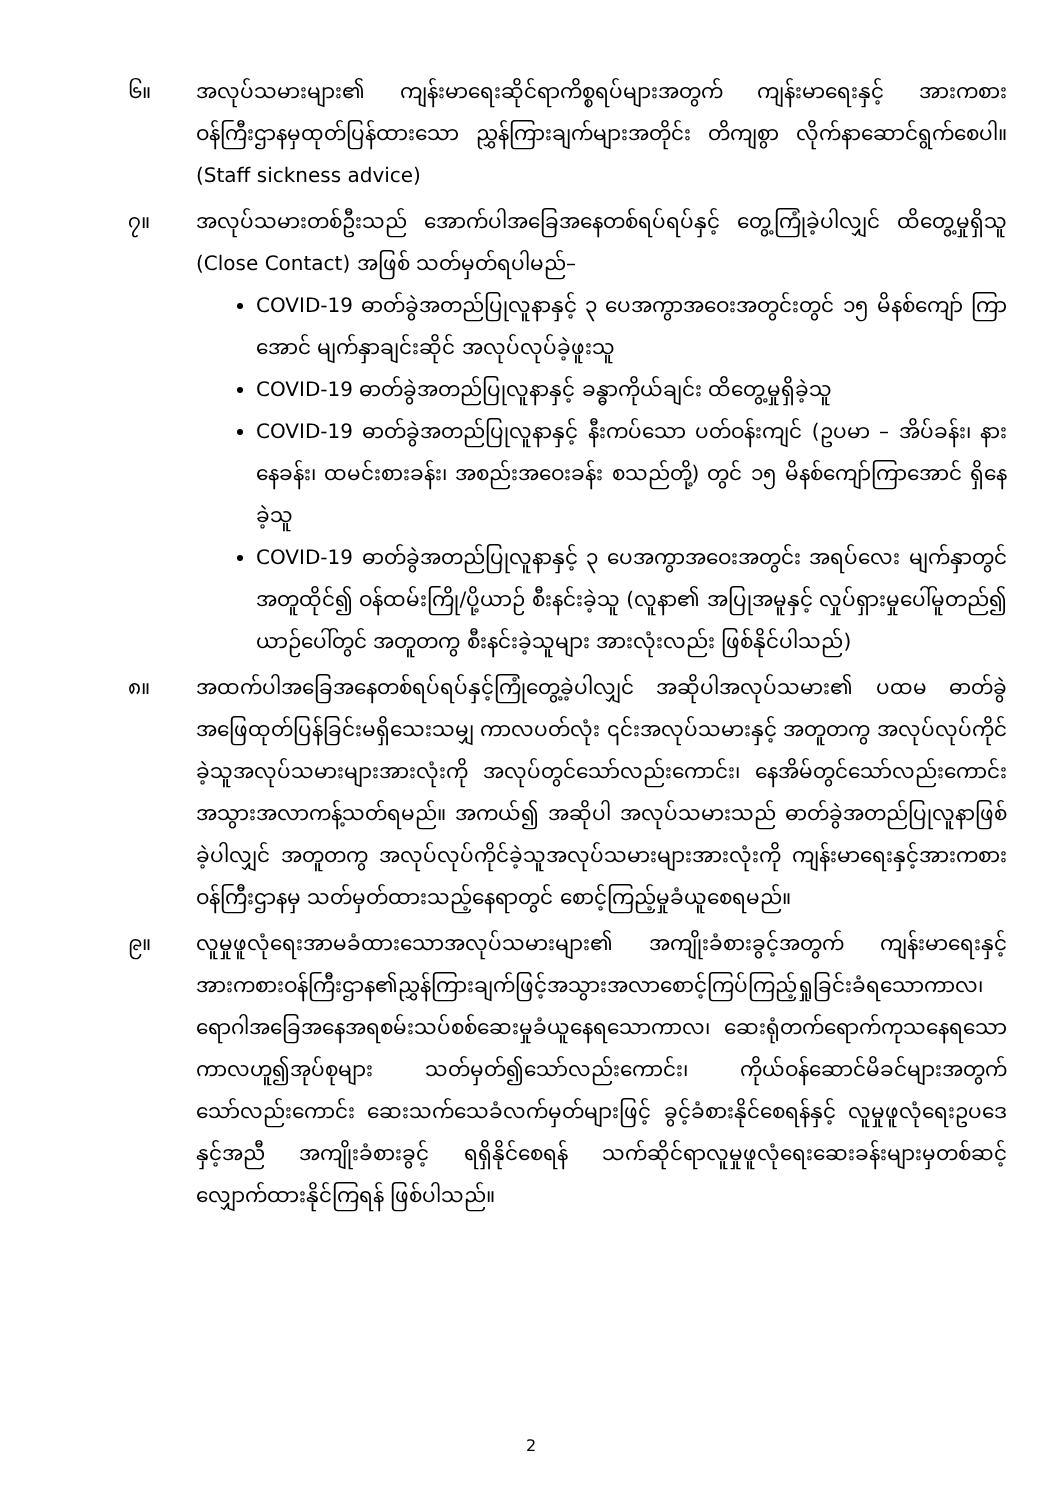၆။ အလုပ်သမားများ၏ ကျန်းမာရေးဆိုင်ရာကိစ္စရပ်များအတွက် ကျန်းမာရေးနှင့် အားကစား ဝန်ကြီးဌာနမှထုတ်ပြန်ထားသော ညွှန်ကြားချက်များအတိုင်း တိကျစွာ လိုက်နာဆောင်ရွက်စေပါ။ (Staff sickness advice)
၇။ အလုပ်သမားတစ်ဦးသည် အောက်ပါအခြေအနေတစ်ရပ်ရပ်နှင့် တွေ့ကြုံခဲ့ပါလျှင် ထိတွေ့မှုရှိသူ (Close Contact) အဖြစ် သတ်မှတ်ရပါမည်–
COVID-19 ဓာတ်ခွဲအတည်ပြုလူနာနှင့် ၃ ပေအကွာအဝေးအတွင်းတွင် ၁၅ မိနစ်ကျော် ကြာအောင် မျက်နှာချင်းဆိုင် အလုပ်လုပ်ခဲ့ဖူးသူ
COVID-19 ဓာတ်ခွဲအတည်ပြုလူနာနှင့် ခန္ဓာကိုယ်ချင်း ထိတွေ့မှုရှိခဲ့သူ
COVID-19 ဓာတ်ခွဲအတည်ပြုလူနာနှင့် နီးကပ်သော ပတ်ဝန်းကျင် (ဥပမာ – အိပ်ခန်း၊ နားနေခန်း၊ ထမင်းစားခန်း၊ အစည်းအဝေးခန်း စသည်တို့) တွင် ၁၅ မိနစ်ကျော်ကြာအောင် ရှိနေခဲ့သူ
COVID-19 ဓာတ်ခွဲအတည်ပြုလူနာနှင့် ၃ ပေအကွာအဝေးအတွင်း အရပ်လေး မျက်နှာတွင် အတူထိုင်၍ ဝန်ထမ်းကြို/ပို့ယာဉ် စီးနင်းခဲ့သူ (လူနာ၏ အပြုအမူနှင့် လှုပ်ရှားမှုပေါ်မူတည်၍ ယာဉ်ပေါ်တွင် အတူတကွ စီးနင်းခဲ့သူများ အားလုံးလည်း ဖြစ်နိုင်ပါသည်)
၈။ အထက်ပါအခြေအနေတစ်ရပ်ရပ်နှင့်ကြုံတွေ့ခဲ့ပါလျှင် အဆိုပါအလုပ်သမား၏ ပထမ ဓာတ်ခွဲ အဖြေထုတ်ပြန်ခြင်းမရှိသေးသမျှ ကာလပတ်လုံး ၎င်းအလုပ်သမားနှင့် အတူတကွ အလုပ်လုပ်ကိုင်ခဲ့သူအလုပ်သမားများအားလုံးကို အလုပ်တွင်သော်လည်းကောင်း၊ နေအိမ်တွင်သော်လည်းကောင်းအသွားအလာကန့်သတ်ရမည်။ အကယ်၍ အဆိုပါ အလုပ်သမားသည် ဓာတ်ခွဲအတည်ပြုလူနာဖြစ်ခဲ့ပါလျှင် အတူတကွ အလုပ်လုပ်ကိုင်ခဲ့သူအလုပ်သမားများအားလုံးကို ကျန်းမာရေးနှင့်အားကစားဝန်ကြီးဌာနမှ သတ်မှတ်ထားသည့်နေရာတွင် စောင့်ကြည့်မှုခံယူစေရမည်။
၉။ လူမှုဖူလုံရေးအာမခံထားသောအလုပ်သမားများ၏ အကျိုးခံစားခွင့်အတွက် ကျန်းမာရေးနှင့်အားကစားဝန်ကြီးဌာန၏ညွှန်ကြားချက်ဖြင့်အသွားအလာစောင့်ကြပ်ကြည့်ရှုခြင်းခံရသောကာလ၊ ရောဂါအခြေအနေအရစမ်းသပ်စစ်ဆေးမှုခံယူနေရသောကာလ၊ ဆေးရုံတက်ရောက်ကုသနေရသောကာလဟူ၍အုပ်စုများ သတ်မှတ်၍သော်လည်းကောင်း၊ ကိုယ်ဝန်ဆောင်မိခင်များအတွက်သော်လည်းကောင်း ဆေးသက်သေခံလက်မှတ်များဖြင့် ခွင့်ခံစားနိုင်စေရန်နှင့် လူမှုဖူလုံရေးဥပဒေနှင့်အညီ အကျိုးခံစားခွင့် ရရှိနိုင်စေရန် သက်ဆိုင်ရာလူမှုဖူလုံရေးဆေးခန်းများမှတစ်ဆင့် လျှောက်ထားနိုင်ကြရန် ဖြစ်ပါသည်။
2